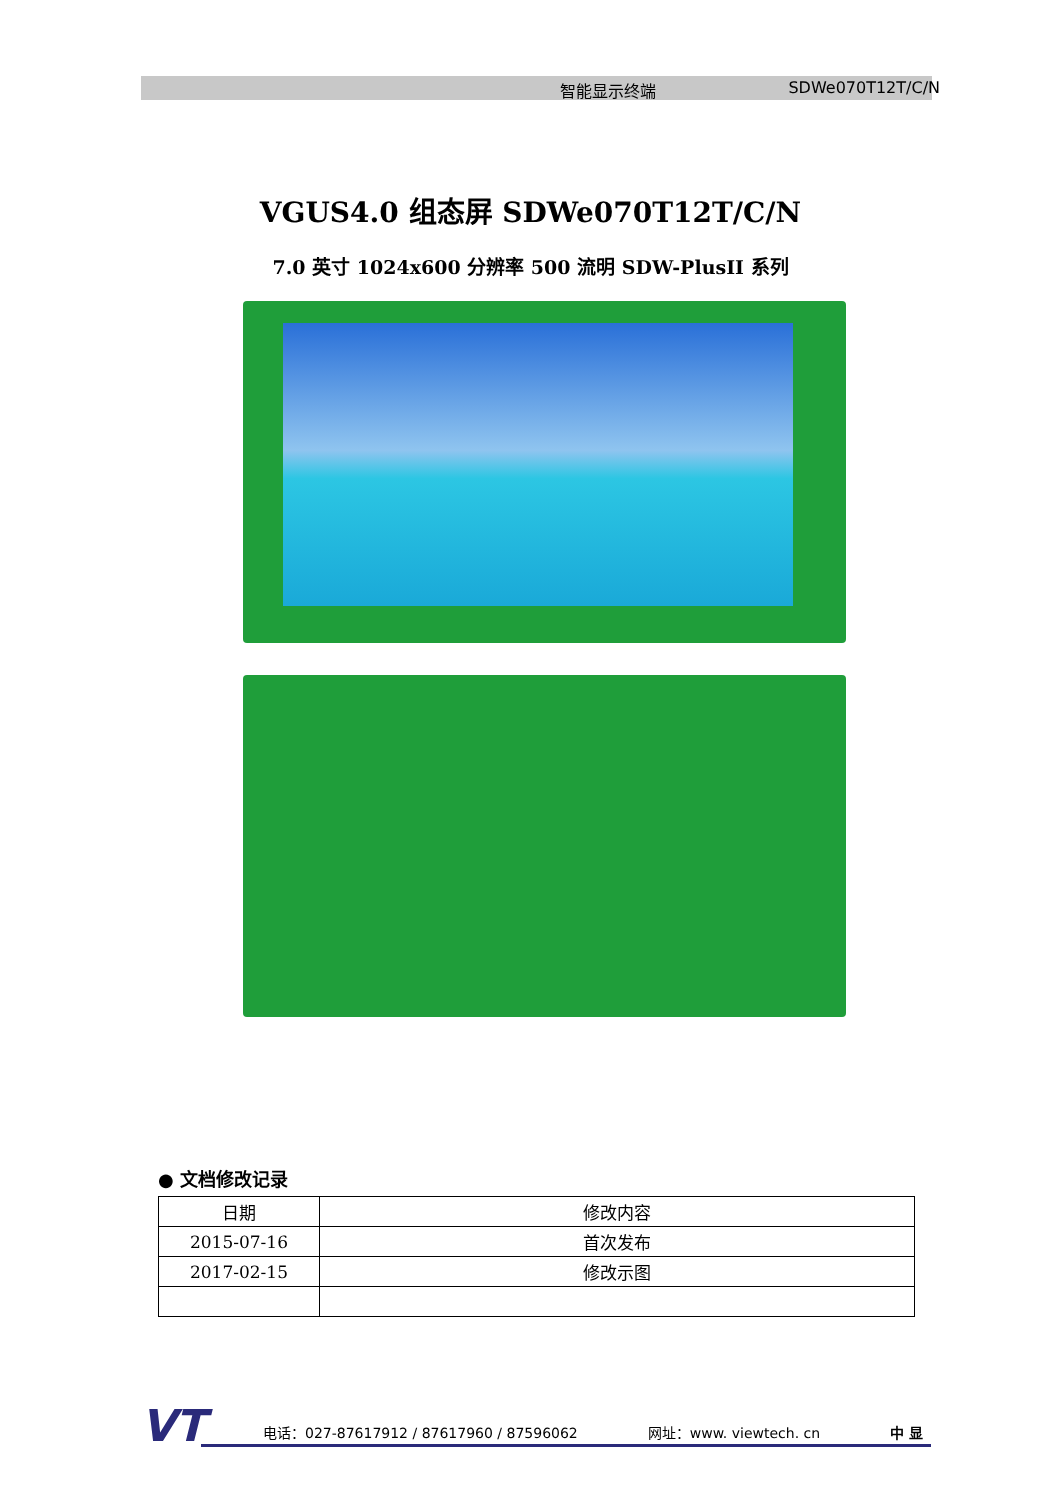智能显示终端 SDWe070T12T/C/N
VGUS4.0 组态屏 SDWe070T12T/C/N
7.0 英寸 1024x600 分辨率 500 流明 SDW-PlusII 系列
● 文档修改记录
| 日期 | 修改内容 |
| --- | --- |
| 2015-07-16 | 首次发布 |
| 2017-02-15 | 修改示图 |
VT 电话：027-87617912 / 87617960 / 87596062 网址：www. viewtech. cn 中 显